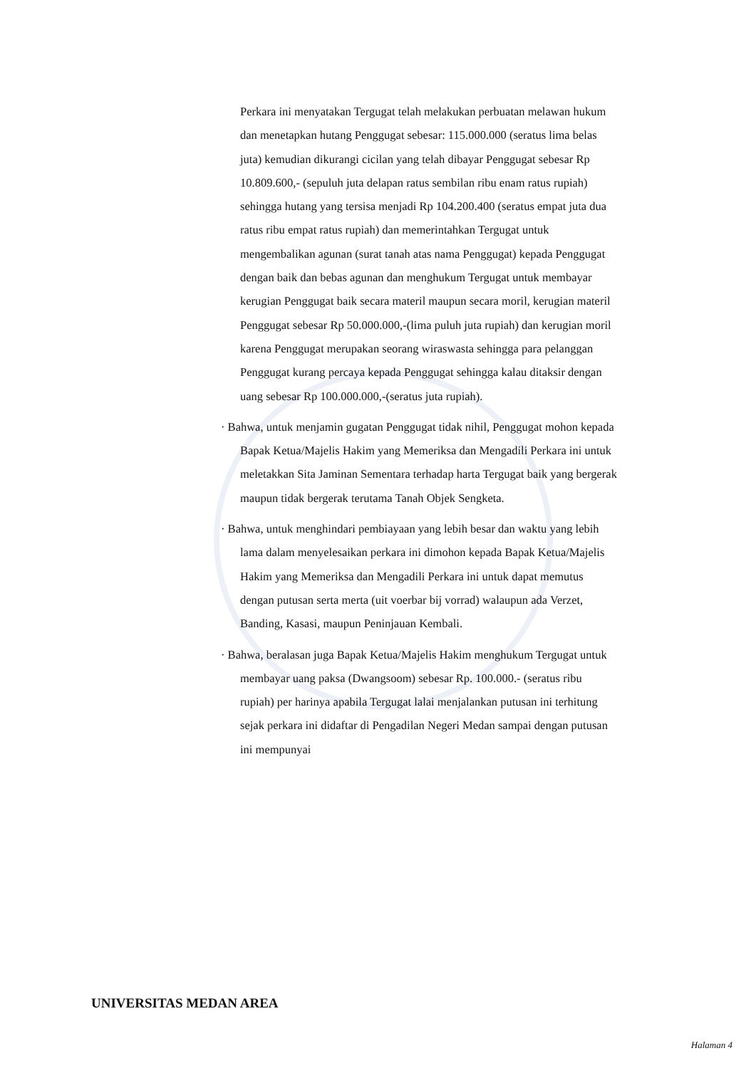Perkara ini menyatakan Tergugat telah melakukan perbuatan melawan hukum dan menetapkan hutang Penggugat sebesar: 115.000.000 (seratus lima belas juta) kemudian dikurangi cicilan yang telah dibayar Penggugat sebesar Rp 10.809.600,- (sepuluh juta delapan ratus sembilan ribu enam ratus rupiah) sehingga hutang yang tersisa menjadi Rp 104.200.400 (seratus empat juta dua ratus ribu empat ratus rupiah) dan memerintahkan Tergugat untuk mengembalikan agunan (surat tanah atas nama Penggugat) kepada Penggugat dengan baik dan bebas agunan dan menghukum Tergugat untuk membayar kerugian Penggugat baik secara materil maupun secara moril, kerugian materil Penggugat sebesar Rp 50.000.000,-(lima puluh juta rupiah) dan kerugian moril karena Penggugat merupakan seorang wiraswasta sehingga para pelanggan Penggugat kurang percaya kepada Penggugat sehingga kalau ditaksir dengan uang sebesar Rp 100.000.000,-(seratus juta rupiah).
· Bahwa, untuk menjamin gugatan Penggugat tidak nihil, Penggugat mohon kepada Bapak Ketua/Majelis Hakim yang Memeriksa dan Mengadili Perkara ini untuk meletakkan Sita Jaminan Sementara terhadap harta Tergugat baik yang bergerak maupun tidak bergerak terutama Tanah Objek Sengketa.
· Bahwa, untuk menghindari pembiayaan yang lebih besar dan waktu yang lebih lama dalam menyelesaikan perkara ini dimohon kepada Bapak Ketua/Majelis Hakim yang Memeriksa dan Mengadili Perkara ini untuk dapat memutus dengan putusan serta merta (uit voerbar bij vorrad) walaupun ada Verzet, Banding, Kasasi, maupun Peninjauan Kembali.
· Bahwa, beralasan juga Bapak Ketua/Majelis Hakim menghukum Tergugat untuk membayar uang paksa (Dwangsoom) sebesar Rp. 100.000.- (seratus ribu rupiah) per harinya apabila Tergugat lalai menjalankan putusan ini terhitung sejak perkara ini didaftar di Pengadilan Negeri Medan sampai dengan putusan ini mempunyai
UNIVERSITAS MEDAN AREA
Halaman 4